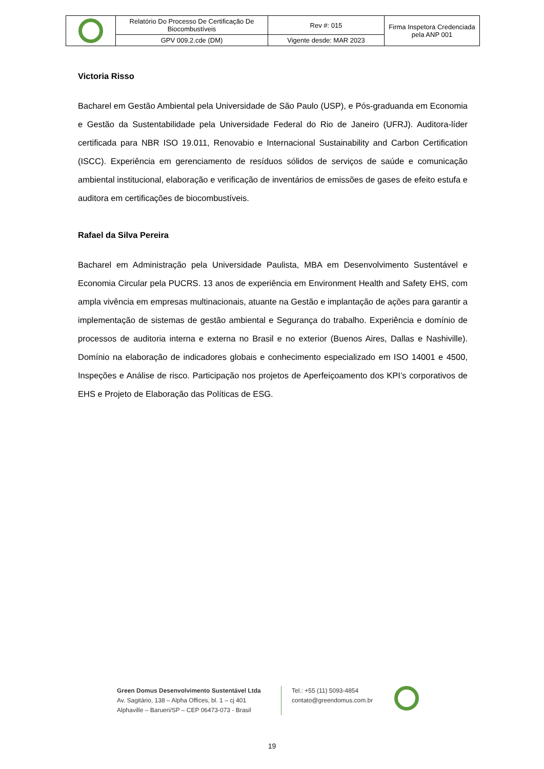| | Relatório Do Processo De Certificação De Biocombustíveis | Rev #: 015 | Firma Inspetora Credenciada pela ANP 001 |
| | GPV 009.2.cde (DM) | Vigente desde: MAR 2023 | |
Victoria Risso
Bacharel em Gestão Ambiental pela Universidade de São Paulo (USP), e Pós-graduanda em Economia e Gestão da Sustentabilidade pela Universidade Federal do Rio de Janeiro (UFRJ). Auditora-líder certificada para NBR ISO 19.011, Renovabio e Internacional Sustainability and Carbon Certification (ISCC). Experiência em gerenciamento de resíduos sólidos de serviços de saúde e comunicação ambiental institucional, elaboração e verificação de inventários de emissões de gases de efeito estufa e auditora em certificações de biocombustíveis.
Rafael da Silva Pereira
Bacharel em Administração pela Universidade Paulista, MBA em Desenvolvimento Sustentável e Economia Circular pela PUCRS. 13 anos de experiência em Environment Health and Safety EHS, com ampla vivência em empresas multinacionais, atuante na Gestão e implantação de ações para garantir a implementação de sistemas de gestão ambiental e Segurança do trabalho. Experiência e domínio de processos de auditoria interna e externa no Brasil e no exterior (Buenos Aires, Dallas e Nashiville). Domínio na elaboração de indicadores globais e conhecimento especializado em ISO 14001 e 4500, Inspeções e Análise de risco. Participação nos projetos de Aperfeiçoamento dos KPI’s corporativos de EHS e Projeto de Elaboração das Políticas de ESG.
Green Domus Desenvolvimento Sustentável Ltda
Av. Sagitário, 138 – Alpha Offices, bl. 1 – cj 401
Alphaville – Barueri/SP – CEP 06473-073 - Brasil
Tel.: +55 (11) 5093-4854
contato@greendomus.com.br
19